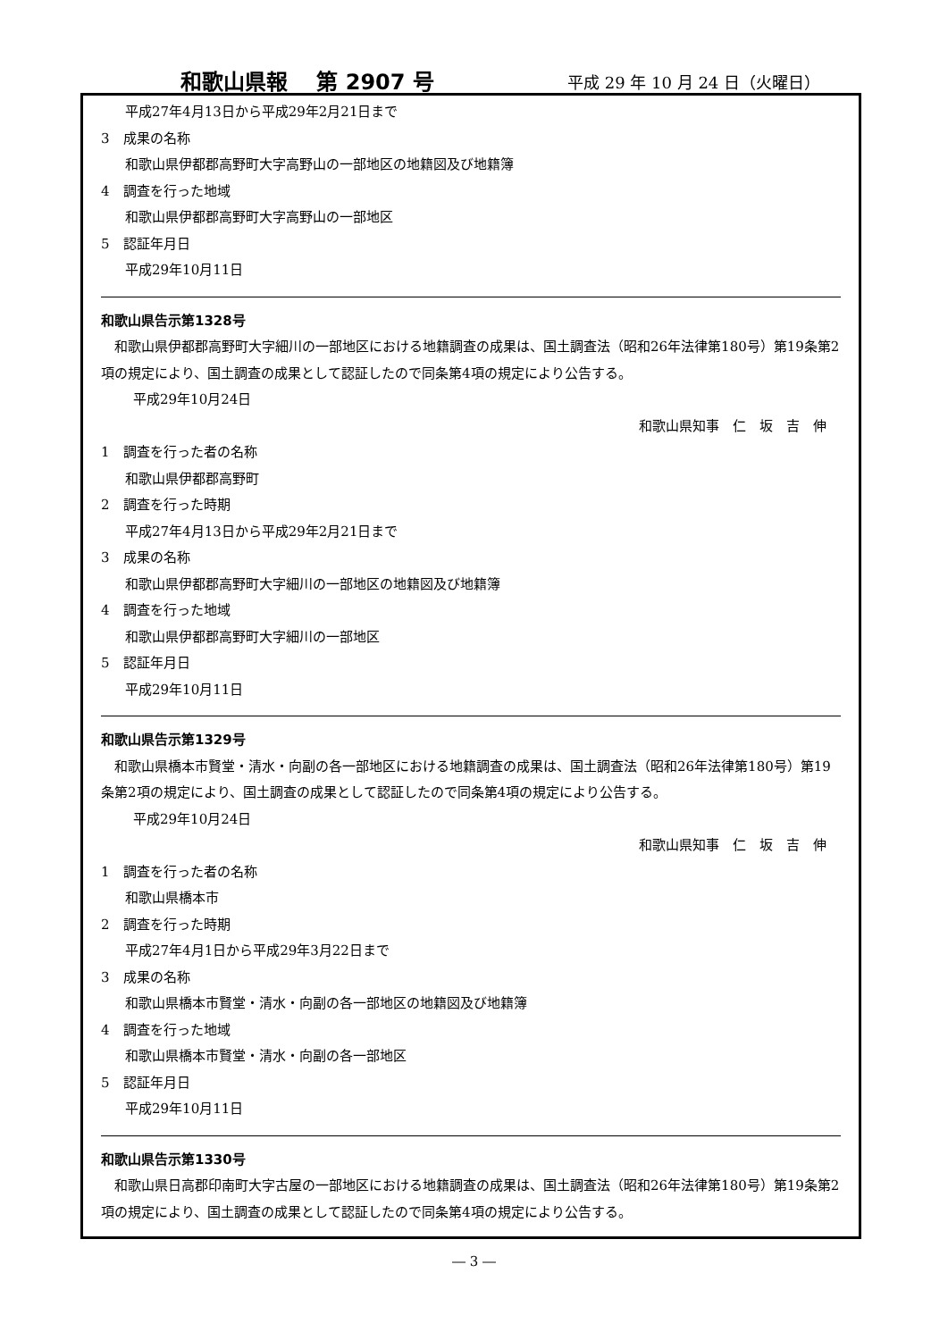和歌山県報　 第 2907 号 平成 29 年 10 月 24 日（火曜日）
平成27年4月13日から平成29年2月21日まで
3　成果の名称
和歌山県伊都郡高野町大字高野山の一部地区の地籍図及び地籍簿
4　調査を行った地域
和歌山県伊都郡高野町大字高野山の一部地区
5　認証年月日
平成29年10月11日
和歌山県告示第1328号
和歌山県伊都郡高野町大字細川の一部地区における地籍調査の成果は、国土調査法（昭和26年法律第180号）第19条第2項の規定により、国土調査の成果として認証したので同条第4項の規定により公告する。
平成29年10月24日
和歌山県知事　仁　坂　吉　伸
1　調査を行った者の名称
和歌山県伊都郡高野町
2　調査を行った時期
平成27年4月13日から平成29年2月21日まで
3　成果の名称
和歌山県伊都郡高野町大字細川の一部地区の地籍図及び地籍簿
4　調査を行った地域
和歌山県伊都郡高野町大字細川の一部地区
5　認証年月日
平成29年10月11日
和歌山県告示第1329号
和歌山県橋本市賢堂・清水・向副の各一部地区における地籍調査の成果は、国土調査法（昭和26年法律第180号）第19条第2項の規定により、国土調査の成果として認証したので同条第4項の規定により公告する。
平成29年10月24日
和歌山県知事　仁　坂　吉　伸
1　調査を行った者の名称
和歌山県橋本市
2　調査を行った時期
平成27年4月1日から平成29年3月22日まで
3　成果の名称
和歌山県橋本市賢堂・清水・向副の各一部地区の地籍図及び地籍簿
4　調査を行った地域
和歌山県橋本市賢堂・清水・向副の各一部地区
5　認証年月日
平成29年10月11日
和歌山県告示第1330号
和歌山県日高郡印南町大字古屋の一部地区における地籍調査の成果は、国土調査法（昭和26年法律第180号）第19条第2項の規定により、国土調査の成果として認証したので同条第4項の規定により公告する。
― 3 ―